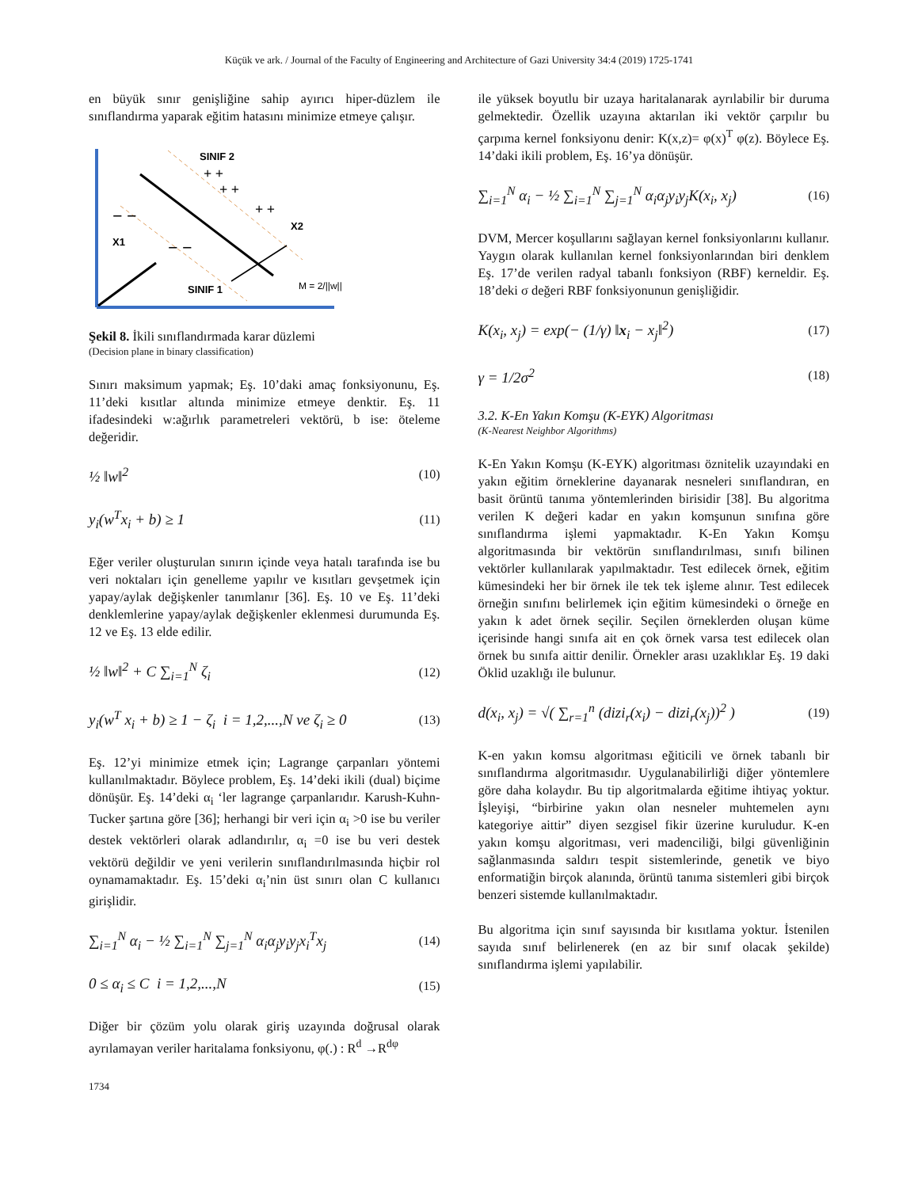Küçük ve ark. / Journal of the Faculty of Engineering and Architecture of Gazi University 34:4 (2019) 1725-1741
en büyük sınır genişliğine sahip ayırıcı hiper-düzlem ile sınıflandırma yaparak eğitim hatasını minimize etmeye çalışır.
SINIF 2
SINIF 1
X1
X2
+ +
+ +
+ +
− −
− −
M = 2/||w||
Şekil 8. İkili sınıflandırmada karar düzlemi
(Decision plane in binary classification)
Sınırı maksimum yapmak; Eş. 10’daki amaç fonksiyonunu, Eş. 11’deki kısıtlar altında minimize etmeye denktir. Eş. 11 ifadesindeki w:ağırlık parametreleri vektörü, b ise: öteleme değeridir.
½ ‖w‖<sup>2</sup> (10)
y<sub>i</sub>(w<sup>T</sup>x<sub>i</sub> + b) ≥ 1 (11)
Eğer veriler oluşturulan sınırın içinde veya hatalı tarafında ise bu veri noktaları için genelleme yapılır ve kısıtları gevşetmek için yapay/aylak değişkenler tanımlanır [36]. Eş. 10 ve Eş. 11’deki denklemlerine yapay/aylak değişkenler eklenmesi durumunda Eş. 12 ve Eş. 13 elde edilir.
½ ‖w‖<sup>2</sup> + C ∑<sub>i=1</sub><sup>N</sup> ζ<sub>i</sub> (12)
y<sub>i</sub>(w<sup>T</sup> x<sub>i</sub> + b) ≥ 1 − ζ<sub>i</sub> i = 1,2,...,N ve ζ<sub>i</sub> ≥ 0 (13)
Eş. 12’yi minimize etmek için; Lagrange çarpanları yöntemi kullanılmaktadır. Böylece problem, Eş. 14’deki ikili (dual) biçime dönüşür. Eş. 14’deki α<sub>i</sub> ‘ler lagrange çarpanlarıdır. Karush-Kuhn-Tucker şartına göre [36]; herhangi bir veri için α<sub>i</sub> >0 ise bu veriler destek vektörleri olarak adlandırılır, α<sub>i</sub> =0 ise bu veri destek vektörü değildir ve yeni verilerin sınıflandırılmasında hiçbir rol oynamamaktadır. Eş. 15’deki α<sub>i</sub>’nin üst sınırı olan C kullanıcı girişlidir.
∑<sub>i=1</sub><sup>N</sup> α<sub>i</sub> − ½ ∑<sub>i=1</sub><sup>N</sup> ∑<sub>j=1</sub><sup>N</sup> α<sub>i</sub>α<sub>j</sub>y<sub>i</sub>y<sub>j</sub>x<sub>i</sub><sup>T</sup>x<sub>j</sub> (14)
0 ≤ α<sub>i</sub> ≤ C i = 1,2,...,N (15)
Diğer bir çözüm yolu olarak giriş uzayında doğrusal olarak ayrılamayan veriler haritalama fonksiyonu, φ(.) : R<sup>d</sup> →R<sup>dφ</sup>
ile yüksek boyutlu bir uzaya haritalanarak ayrılabilir bir duruma gelmektedir. Özellik uzayına aktarılan iki vektör çarpılır bu çarpıma kernel fonksiyonu denir: K(x,z)= φ(x)<sup>T</sup> φ(z). Böylece Eş. 14’daki ikili problem, Eş. 16’ya dönüşür.
∑<sub>i=1</sub><sup>N</sup> α<sub>i</sub> − ½ ∑<sub>i=1</sub><sup>N</sup> ∑<sub>j=1</sub><sup>N</sup> α<sub>i</sub>α<sub>j</sub>y<sub>i</sub>y<sub>j</sub>K(x<sub>i</sub>, x<sub>j</sub>) (16)
DVM, Mercer koşullarını sağlayan kernel fonksiyonlarını kullanır. Yaygın olarak kullanılan kernel fonksiyonlarından biri denklem Eş. 17’de verilen radyal tabanlı fonksiyon (RBF) kerneldir. Eş. 18’deki σ değeri RBF fonksiyonunun genişliğidir.
K(x<sub>i</sub>, x<sub>j</sub>) = exp(− (1/γ) ‖x<sub>i</sub> − x<sub>j</sub>‖<sup>2</sup>) (17)
γ = 1/2σ<sup>2</sup> (18)
3.2. K-En Yakın Komşu (K-EYK) Algoritması
(K-Nearest Neighbor Algorithms)
K-En Yakın Komşu (K-EYK) algoritması öznitelik uzayındaki en yakın eğitim örneklerine dayanarak nesneleri sınıflandıran, en basit örüntü tanıma yöntemlerinden birisidir [38]. Bu algoritma verilen K değeri kadar en yakın komşunun sınıfına göre sınıflandırma işlemi yapmaktadır. K-En Yakın Komşu algoritmasında bir vektörün sınıflandırılması, sınıfı bilinen vektörler kullanılarak yapılmaktadır. Test edilecek örnek, eğitim kümesindeki her bir örnek ile tek tek işleme alınır. Test edilecek örneğin sınıfını belirlemek için eğitim kümesindeki o örneğe en yakın k adet örnek seçilir. Seçilen örneklerden oluşan küme içerisinde hangi sınıfa ait en çok örnek varsa test edilecek olan örnek bu sınıfa aittir denilir. Örnekler arası uzaklıklar Eş. 19 daki Öklid uzaklığı ile bulunur.
d(x<sub>i</sub>, x<sub>j</sub>) = √( ∑<sub>r=1</sub><sup>n</sup> (dizi<sub>r</sub>(x<sub>i</sub>) − dizi<sub>r</sub>(x<sub>j</sub>))<sup>2</sup> ) (19)
K-en yakın komsu algoritması eğiticili ve örnek tabanlı bir sınıflandırma algoritmasıdır. Uygulanabilirliği diğer yöntemlere göre daha kolaydır. Bu tip algoritmalarda eğitime ihtiyaç yoktur. İşleyişi, “birbirine yakın olan nesneler muhtemelen aynı kategoriye aittir” diyen sezgisel fikir üzerine kuruludur. K-en yakın komşu algoritması, veri madenciliği, bilgi güvenliğinin sağlanmasında saldırı tespit sistemlerinde, genetik ve biyo enformatiğin birçok alanında, örüntü tanıma sistemleri gibi birçok benzeri sistemde kullanılmaktadır.
Bu algoritma için sınıf sayısında bir kısıtlama yoktur. İstenilen sayıda sınıf belirlenerek (en az bir sınıf olacak şekilde) sınıflandırma işlemi yapılabilir.
1734